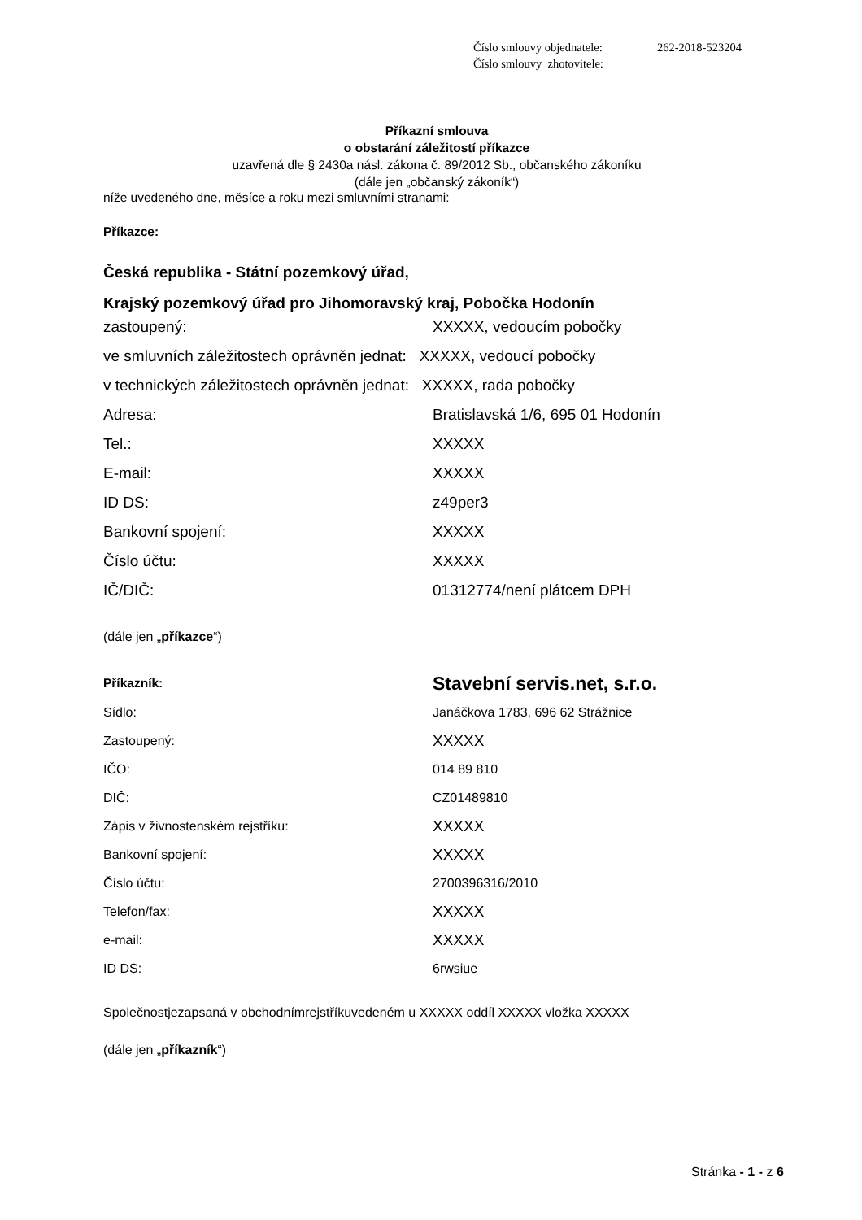Číslo smlouvy objednatele: 262-2018-523204
Číslo smlouvy zhotovitele:
Příkazní smlouva
o obstarání záležitostí příkazce
uzavřená dle § 2430a násl. zákona č. 89/2012 Sb., občanského zákoníku
(dále jen „občanský zákoník“)
níže uvedeného dne, měsíce a roku mezi smluvními stranami:
Příkazce:
Česká republika - Státní pozemkový úřad,
Krajský pozemkový úřad pro Jihomoravský kraj, Pobočka Hodonín
zastoupený: XXXXX, vedoucím pobočky
ve smluvních záležitostech oprávněn jednat: XXXXX, vedoucí pobočky
v technických záležitostech oprávněn jednat: XXXXX, rada pobočky
Adresa: Bratislavská 1/6, 695 01 Hodonín
Tel.: XXXXX
E-mail: XXXXX
ID DS: z49per3
Bankovní spojení: XXXXX
Číslo účtu: XXXXX
IČ/DIČ: 01312774/není plátcem DPH
(dále jen „příkazce“)
Příkazník: Stavební servis.net, s.r.o.
Sídlo: Janáčkova 1783, 696 62 Strážnice
Zastoupený: XXXXX
IČO: 014 89 810
DIČ: CZ01489810
Zápis v živnostenském rejstříku: XXXXX
Bankovní spojení: XXXXX
Číslo účtu: 2700396316/2010
Telefon/fax: XXXXX
e-mail: XXXXX
ID DS: 6rwsiue
Společnostjezapsaná v obchodnímrejstříkuvedeném u XXXXX oddíl XXXXX vložka XXXXX
(dále jen „příkazník“)
Stránka - 1 - z 6